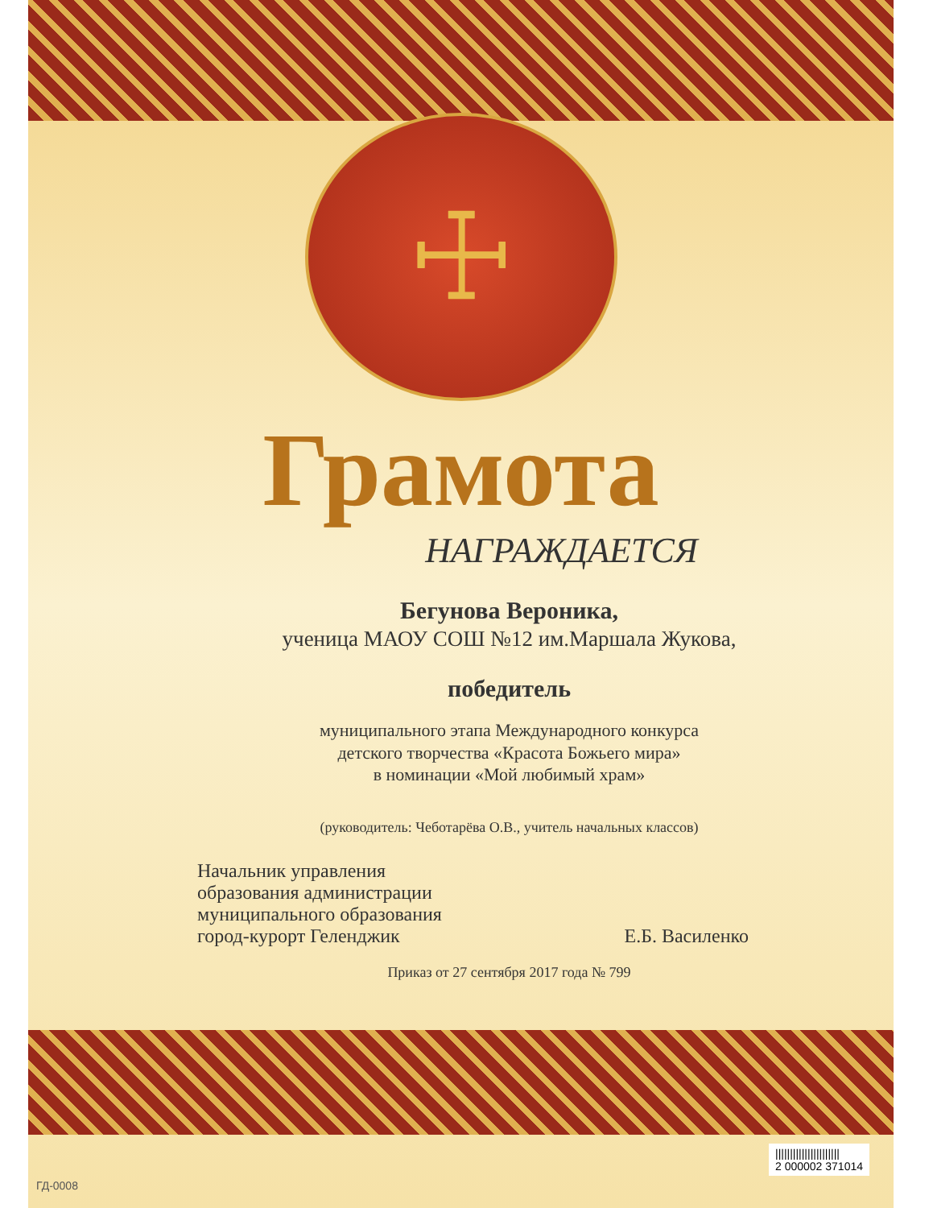☩
Грамота
НАГРАЖДАЕТСЯ
Бегунова Вероника,
ученица МАОУ СОШ №12 им.Маршала Жукова,
победитель
муниципального этапа Международного конкурса
детского творчества «Красота Божьего мира»
в номинации «Мой любимый храм»
(руководитель: Чеботарёва О.В., учитель начальных классов)
Начальник управления
образования администрации
муниципального образования
город-курорт Геленджик
Е.Б. Василенко
Приказ от 27 сентября 2017 года № 799
||||||||||||||||||||||
2 000002 371014
ГД-0008